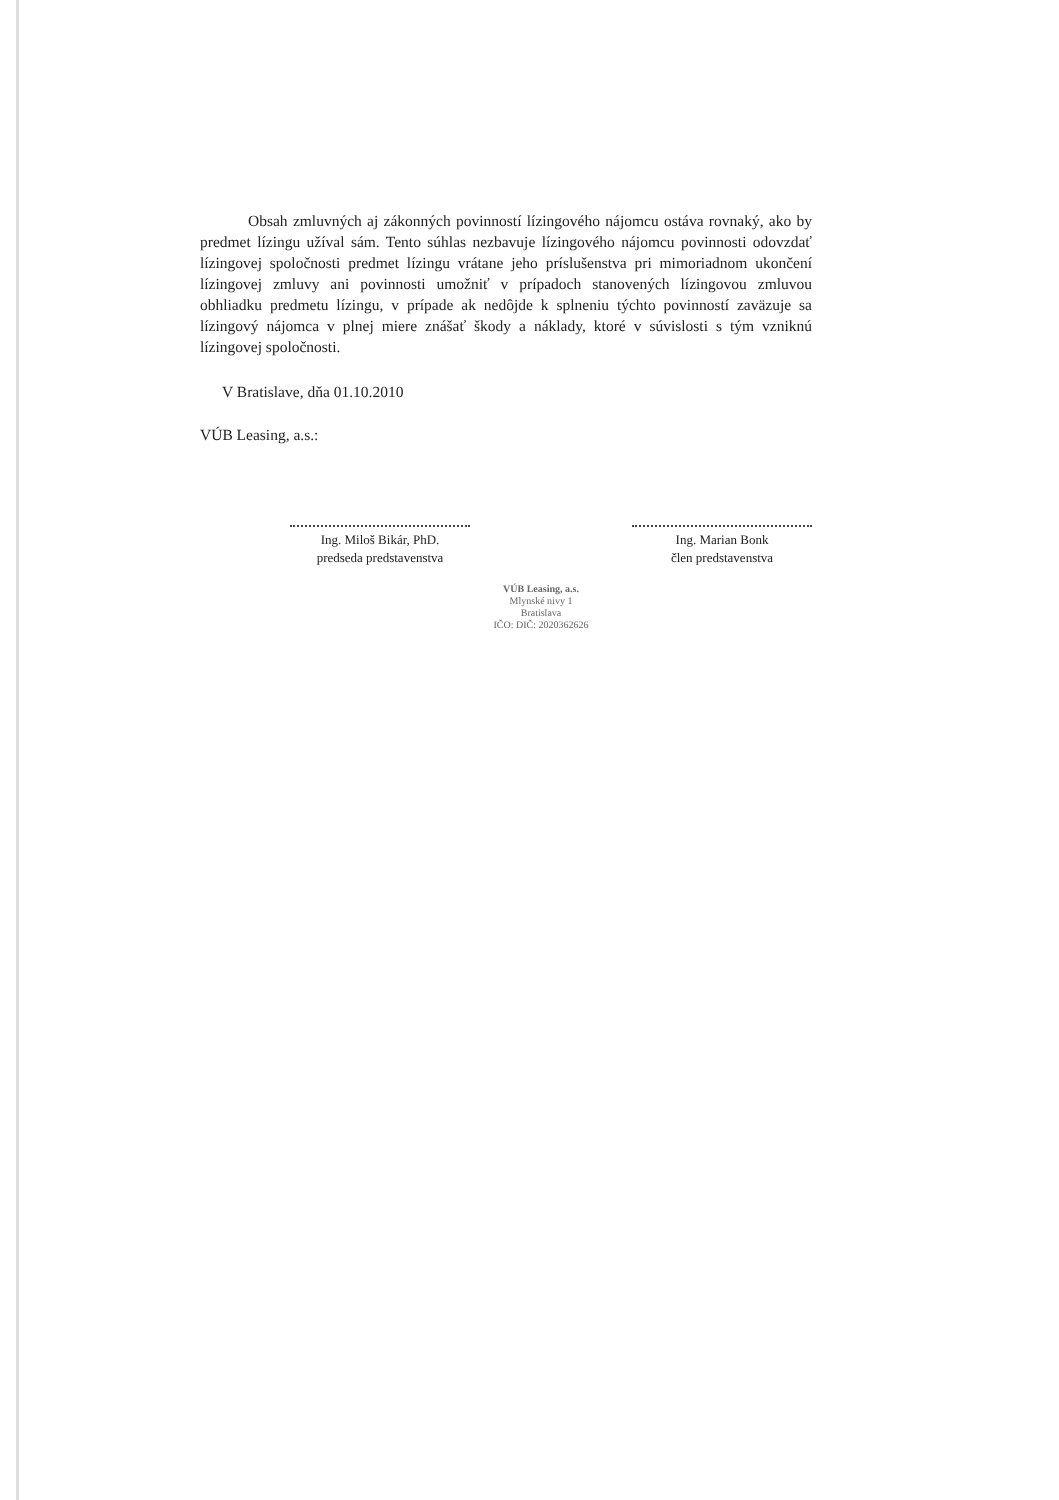Obsah zmluvných aj zákonných povinností lízingového nájomcu ostáva rovnaký, ako by predmet lízingu užíval sám. Tento súhlas nezbavuje lízingového nájomcu povinnosti odovzdať lízingovej spoločnosti predmet lízingu vrátane jeho príslušenstva pri mimoriadnom ukončení lízingovej zmluvy ani povinnosti umožniť v prípadoch stanovených lízingovou zmluvou obhliadku predmetu lízingu, v prípade ak nedôjde k splneniu týchto povinností zaväzuje sa lízingový nájomca v plnej miere znášať škody a náklady, ktoré v súvislosti s tým vzniknú lízingovej spoločnosti.
V Bratislave, dňa 01.10.2010
VÚB Leasing, a.s.:
Ing. Miloš Bikár, PhD.
predseda predstavenstva
Ing. Marian Bonk
člen predstavenstva
VÚB Leasing, a.s.
Mlynské nivy 1
Bratislava
IČO: DIČ: 2020362626